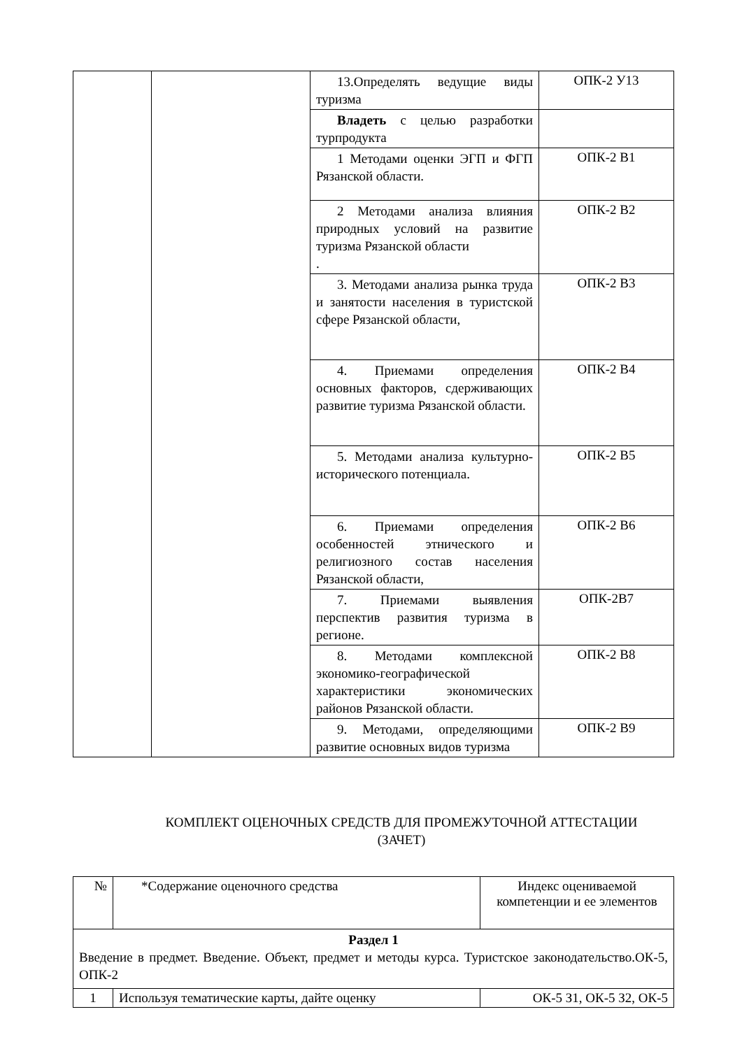| | | 13.Определять ведущие виды туризма | ОПК-2 У13 |
| | | Владеть с целью разработки турпродукта | |
| | | 1 Методами оценки ЭГП и ФГП Рязанской области. | ОПК-2 В1 |
| | | 2 Методами анализа влияния природных условий на развитие туризма Рязанской области . | ОПК-2 В2 |
| | | 3. Методами анализа рынка труда и занятости населения в туристской сфере Рязанской области, | ОПК-2 В3 |
| | | 4. Приемами определения основных факторов, сдерживающих развитие туризма Рязанской области. | ОПК-2 В4 |
| | | 5. Методами анализа культурно-исторического потенциала. | ОПК-2 В5 |
| | | 6. Приемами определения особенностей этнического и религиозного состав населения Рязанской области, | ОПК-2 В6 |
| | | 7. Приемами выявления перспектив развития туризма в регионе. | ОПК-2В7 |
| | | 8. Методами комплексной экономико-географической характеристики экономических районов Рязанской области. | ОПК-2 В8 |
| | | 9. Методами, определяющими развитие основных видов туризма | ОПК-2 В9 |
КОМПЛЕКТ ОЦЕНОЧНЫХ СРЕДСТВ ДЛЯ ПРОМЕЖУТОЧНОЙ АТТЕСТАЦИИ
(ЗАЧЕТ)
| № | *Содержание оценочного средства | Индекс оцениваемой компетенции и ее элементов |
| --- | --- | --- |
| Раздел 1 Введение в предмет. Введение. Объект, предмет и методы курса. Туристское законодательство.ОК-5, ОПК-2 | | |
| 1 | Используя тематические карты, дайте оценку | ОК-5 З1, ОК-5 З2, ОК-5 |